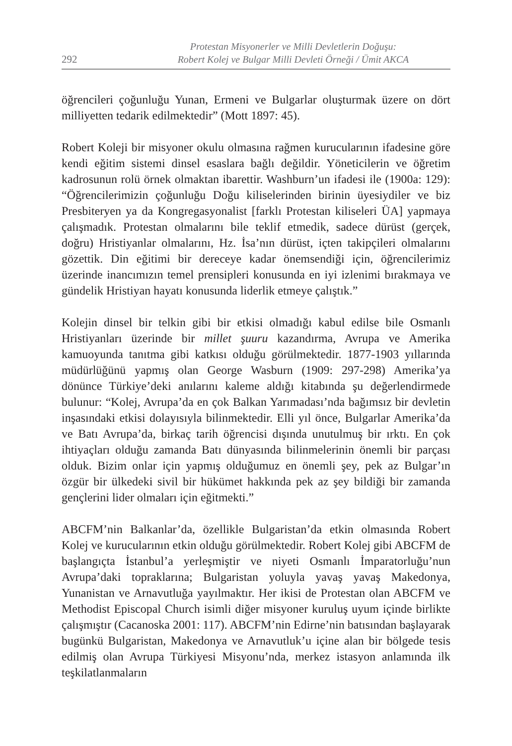292
Protestan Misyonerler ve Milli Devletlerin Doğuşu:
Robert Kolej ve Bulgar Milli Devleti Örneği / Ümit AKCA
öğrencileri çoğunluğu Yunan, Ermeni ve Bulgarlar oluşturmak üzere on dört milliyetten tedarik edilmektedir” (Mott 1897: 45).
Robert Koleji bir misyoner okulu olmasına rağmen kurucularının ifadesine göre kendi eğitim sistemi dinsel esaslara bağlı değildir. Yöneticilerin ve öğretim kadrosunun rolü örnek olmaktan ibarettir. Washburn’un ifadesi ile (1900a: 129): “Öğrencilerimizin çoğunluğu Doğu kiliselerinden birinin üyesiydiler ve biz Presbiteryen ya da Kongregasyonalist [farklı Protestan kiliseleri ÜA] yapmaya çalışmadık. Protestan olmalarını bile teklif etmedik, sadece dürüst (gerçek, doğru) Hristiyanlar olmalarını, Hz. İsa’nın dürüst, içten takipçileri olmalarını gözettik. Din eğitimi bir dereceye kadar önemsendiği için, öğrencilerimiz üzerinde inancımızın temel prensipleri konusunda en iyi izlenimi bırakmaya ve gündelik Hristiyan hayatı konusunda liderlik etmeye çalıştık.”
Kolejin dinsel bir telkin gibi bir etkisi olmadığı kabul edilse bile Osmanlı Hristiyanları üzerinde bir millet şuuru kazandırma, Avrupa ve Amerika kamuoyunda tanıtma gibi katkısı olduğu görülmektedir. 1877-1903 yıllarında müdürlüğünü yapmış olan George Wasburn (1909: 297-298) Amerika’ya dönünce Türkiye’deki anılarını kaleme aldığı kitabında şu değerlendirmede bulunur: “Kolej, Avrupa’da en çok Balkan Yarımadası’nda bağımsız bir devletin inşasındaki etkisi dolayısıyla bilinmektedir. Elli yıl önce, Bulgarlar Amerika’da ve Batı Avrupa’da, birkaç tarih öğrencisi dışında unutulmuş bir ırktı. En çok ihtiyaçları olduğu zamanda Batı dünyasında bilinmelerinin önemli bir parçası olduk. Bizim onlar için yapmış olduğumuz en önemli şey, pek az Bulgar’ın özgür bir ülkedeki sivil bir hükümet hakkında pek az şey bildiği bir zamanda gençlerini lider olmaları için eğitmekti.”
ABCFM’nin Balkanlar’da, özellikle Bulgaristan’da etkin olmasında Robert Kolej ve kurucularının etkin olduğu görülmektedir. Robert Kolej gibi ABCFM de başlangıçta İstanbul’a yerleşmiştir ve niyeti Osmanlı İmparatorluğu’nun Avrupa’daki topraklarına; Bulgaristan yoluyla yavaş yavaş Makedonya, Yunanistan ve Arnavutluğa yayılmaktır. Her ikisi de Protestan olan ABCFM ve Methodist Episcopal Church isimli diğer misyoner kuruluş uyum içinde birlikte çalışmıştır (Cacanoska 2001: 117). ABCFM’nin Edirne’nin batısından başlayarak bugünkü Bulgaristan, Makedonya ve Arnavutluk’u içine alan bir bölgede tesis edilmiş olan Avrupa Türkiyesi Misyonu’nda, merkez istasyon anlamında ilk teşkilatlanmaların